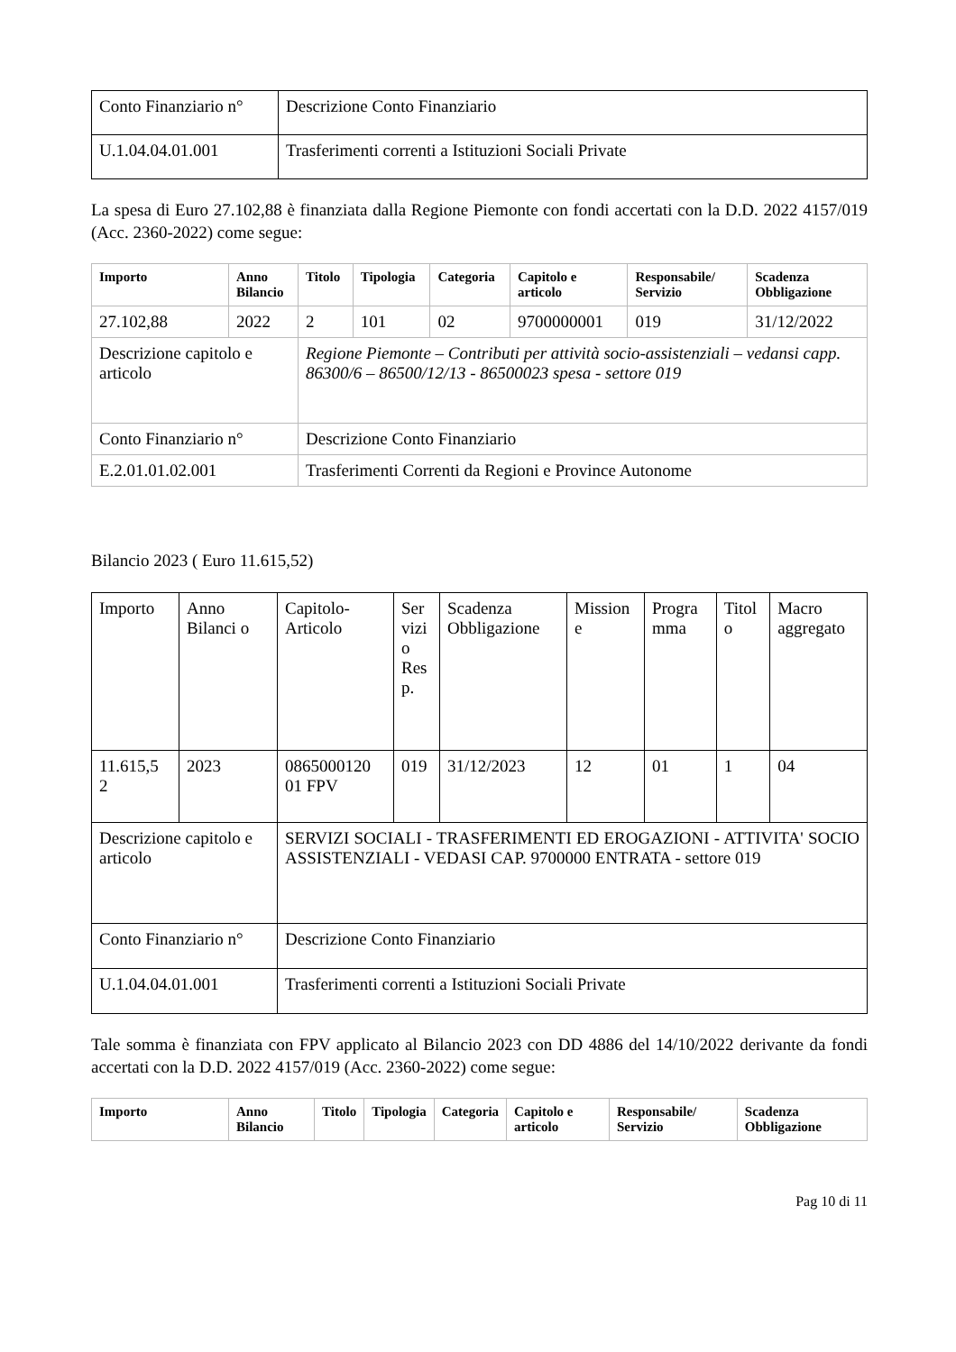| Conto Finanziario n° | Descrizione Conto Finanziario |
| U.1.04.04.01.001 | Trasferimenti correnti a Istituzioni Sociali Private |
La spesa di Euro 27.102,88 è finanziata dalla Regione Piemonte con fondi accertati con la D.D. 2022 4157/019 (Acc. 2360-2022) come segue:
| Importo | Anno Bilancio | Titolo | Tipologia | Categoria | Capitolo e articolo | Responsabile/ Servizio | Scadenza Obbligazione |
| --- | --- | --- | --- | --- | --- | --- | --- |
| 27.102,88 | 2022 | 2 | 101 | 02 | 9700000001 | 019 | 31/12/2022 |
| Descrizione capitolo e articolo | | Regione Piemonte – Contributi per attività socio-assistenziali – vedansi capp. 86300/6 – 86500/12/13 - 86500023 spesa - settore 019 | | | | | |
| Conto Finanziario n° | | Descrizione Conto Finanziario | | | | | |
| E.2.01.01.02.001 | | Trasferimenti Correnti da Regioni e Province Autonome | | | | | |
Bilancio 2023 ( Euro 11.615,52)
| Importo | Anno Bilanci o | Capitolo-Articolo | Ser vizi o Res p. | Scadenza Obbligazione | Mission e | Progra mma | Titol o | Macro aggregato |
| 11.615,5 2 | 2023 | 0865000120 01 FPV | 019 | 31/12/2023 | 12 | 01 | 1 | 04 |
| Descrizione capitolo e articolo | | SERVIZI SOCIALI - TRASFERIMENTI ED EROGAZIONI - ATTIVITA' SOCIO ASSISTENZIALI - VEDASI CAP. 9700000 ENTRATA - settore 019 | | | | | | |
| Conto Finanziario n° | | Descrizione Conto Finanziario | | | | | | |
| U.1.04.04.01.001 | | Trasferimenti correnti a Istituzioni Sociali Private | | | | | | |
Tale somma è finanziata con FPV applicato al Bilancio 2023 con DD 4886 del 14/10/2022 derivante da fondi accertati con la D.D. 2022 4157/019 (Acc. 2360-2022) come segue:
| Importo | Anno Bilancio | Titolo | Tipologia | Categoria | Capitolo e articolo | Responsabile/ Servizio | Scadenza Obbligazione |
| --- | --- | --- | --- | --- | --- | --- | --- |
Pag 10 di 11